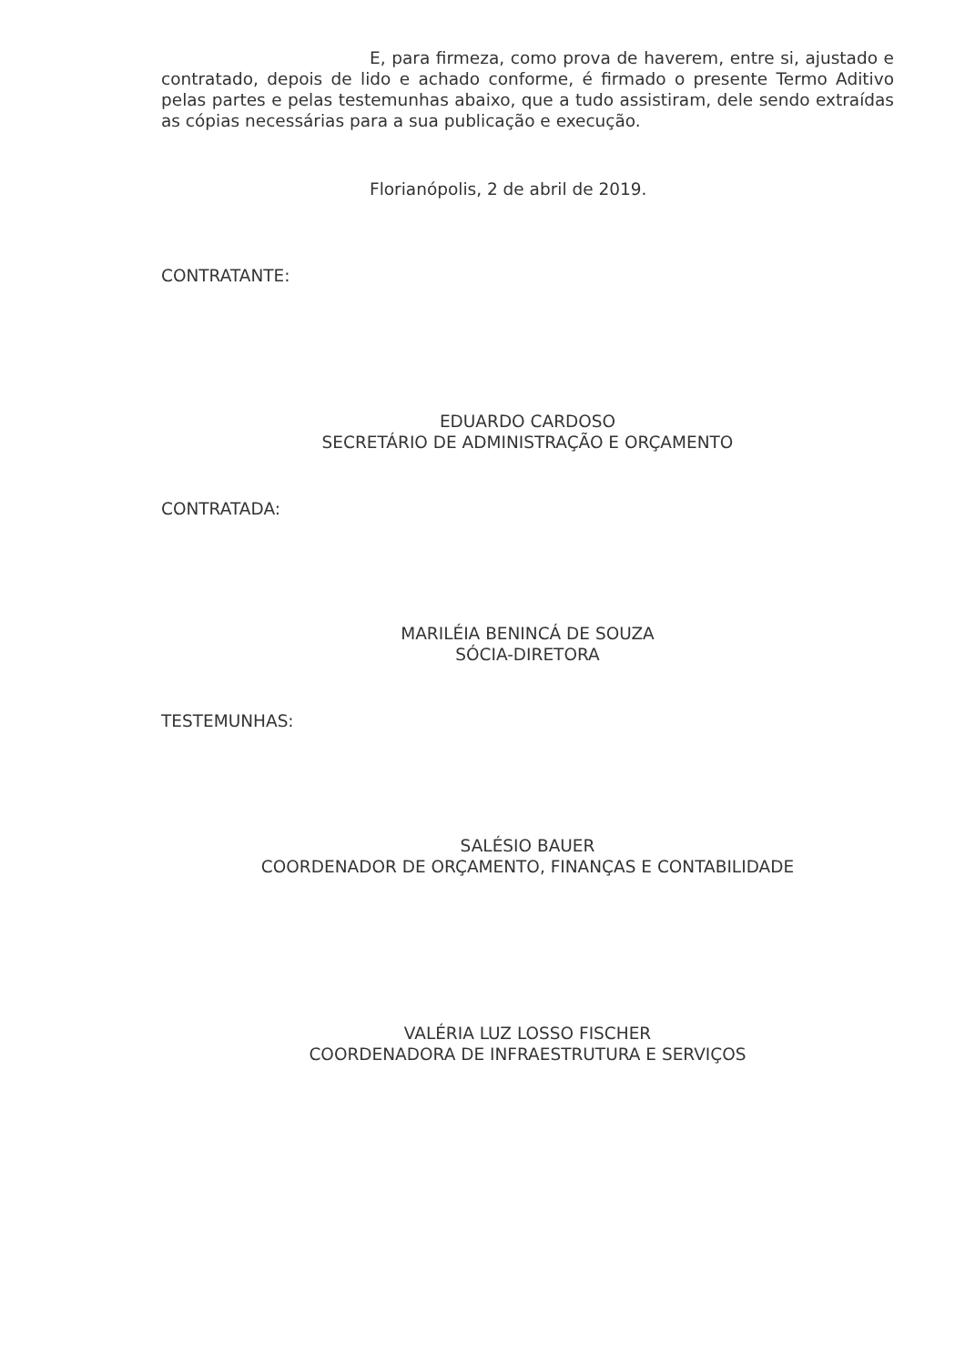E, para firmeza, como prova de haverem, entre si, ajustado e contratado, depois de lido e achado conforme, é firmado o presente Termo Aditivo pelas partes e pelas testemunhas abaixo, que a tudo assistiram, dele sendo extraídas as cópias necessárias para a sua publicação e execução.
Florianópolis, 2 de abril de 2019.
CONTRATANTE:
EDUARDO CARDOSO
SECRETÁRIO DE ADMINISTRAÇÃO E ORÇAMENTO
CONTRATADA:
MARILÉIA BENINCÁ DE SOUZA
SÓCIA-DIRETORA
TESTEMUNHAS:
SALÉSIO BAUER
COORDENADOR DE ORÇAMENTO, FINANÇAS E CONTABILIDADE
VALÉRIA LUZ LOSSO FISCHER
COORDENADORA DE INFRAESTRUTURA E SERVIÇOS